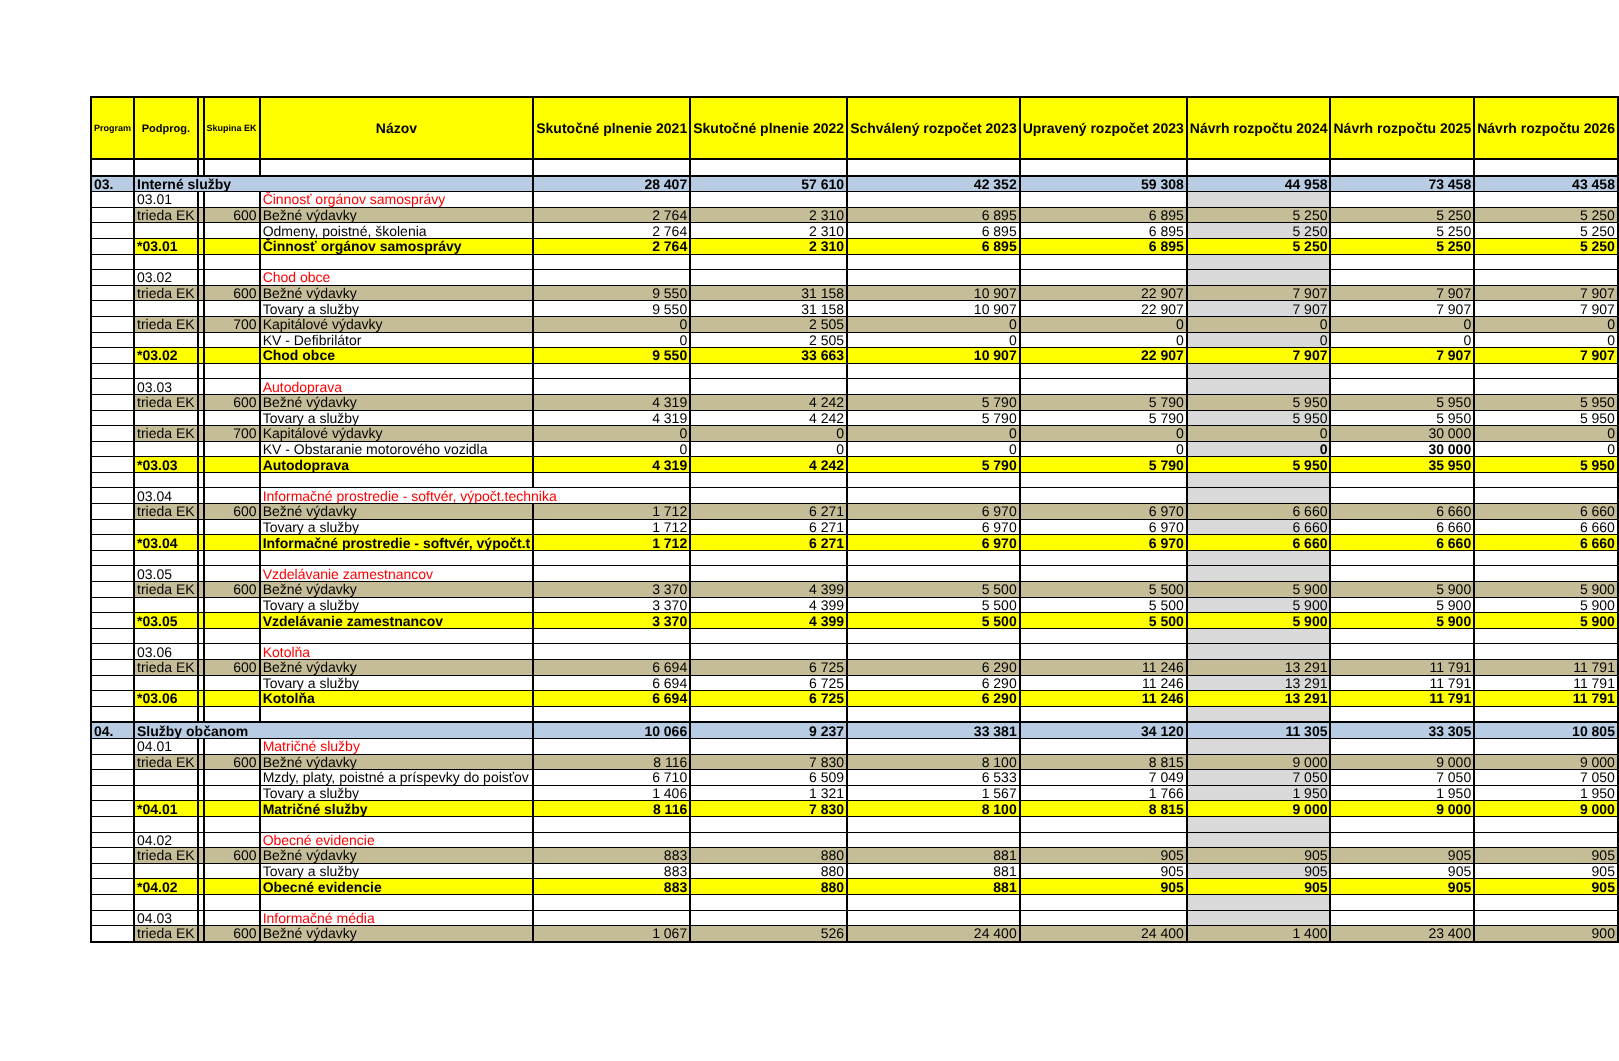| Program | Podprog. | | Skupina EK | Názov | Skutočné plnenie 2021 | Skutočné plnenie 2022 | Schválený rozpočet 2023 | Upravený rozpočet 2023 | Návrh rozpočtu 2024 | Návrh rozpočtu 2025 | Návrh rozpočtu 2026 |
| --- | --- | --- | --- | --- | --- | --- | --- | --- | --- | --- | --- |
| 03. | Interné služby | | | | 28 407 | 57 610 | 42 352 | 59 308 | 44 958 | 73 458 | 43 458 |
| | 03.01 | | | Činnosť orgánov samosprávy | | | | | | | |
| | trieda EK | | 600 | Bežné výdavky | 2 764 | 2 310 | 6 895 | 6 895 | 5 250 | 5 250 | 5 250 |
| | | | | Odmeny, poistné, školenia | 2 764 | 2 310 | 6 895 | 6 895 | 5 250 | 5 250 | 5 250 |
| | *03.01 | | | Činnosť orgánov samosprávy | 2 764 | 2 310 | 6 895 | 6 895 | 5 250 | 5 250 | 5 250 |
| | 03.02 | | | Chod obce | | | | | | | |
| | trieda EK | | 600 | Bežné výdavky | 9 550 | 31 158 | 10 907 | 22 907 | 7 907 | 7 907 | 7 907 |
| | | | | Tovary a služby | 9 550 | 31 158 | 10 907 | 22 907 | 7 907 | 7 907 | 7 907 |
| | trieda EK | | 700 | Kapitálové výdavky | 0 | 2 505 | 0 | 0 | 0 | 0 | 0 |
| | | | | KV - Defibrilátor | 0 | 2 505 | 0 | 0 | 0 | 0 | 0 |
| | *03.02 | | | Chod obce | 9 550 | 33 663 | 10 907 | 22 907 | 7 907 | 7 907 | 7 907 |
| | 03.03 | | | Autodoprava | | | | | | | |
| | trieda EK | | 600 | Bežné výdavky | 4 319 | 4 242 | 5 790 | 5 790 | 5 950 | 5 950 | 5 950 |
| | | | | Tovary a služby | 4 319 | 4 242 | 5 790 | 5 790 | 5 950 | 5 950 | 5 950 |
| | trieda EK | | 700 | Kapitálové výdavky | 0 | 0 | 0 | 0 | 0 | 30 000 | 0 |
| | | | | KV - Obstaranie motorového vozidla | 0 | 0 | 0 | 0 | 0 | 30 000 | 0 |
| | *03.03 | | | Autodoprava | 4 319 | 4 242 | 5 790 | 5 790 | 5 950 | 35 950 | 5 950 |
| | 03.04 | | | Informačné prostredie - softvér, výpočt.technika | | | | | | | |
| | trieda EK | | 600 | Bežné výdavky | 1 712 | 6 271 | 6 970 | 6 970 | 6 660 | 6 660 | 6 660 |
| | | | | Tovary a služby | 1 712 | 6 271 | 6 970 | 6 970 | 6 660 | 6 660 | 6 660 |
| | *03.04 | | | Informačné prostredie - softvér, výpočt.t | 1 712 | 6 271 | 6 970 | 6 970 | 6 660 | 6 660 | 6 660 |
| | 03.05 | | | Vzdelávanie zamestnancov | | | | | | | |
| | trieda EK | | 600 | Bežné výdavky | 3 370 | 4 399 | 5 500 | 5 500 | 5 900 | 5 900 | 5 900 |
| | | | | Tovary a služby | 3 370 | 4 399 | 5 500 | 5 500 | 5 900 | 5 900 | 5 900 |
| | *03.05 | | | Vzdelávanie zamestnancov | 3 370 | 4 399 | 5 500 | 5 500 | 5 900 | 5 900 | 5 900 |
| | 03.06 | | | Kotolňa | | | | | | | |
| | trieda EK | | 600 | Bežné výdavky | 6 694 | 6 725 | 6 290 | 11 246 | 13 291 | 11 791 | 11 791 |
| | | | | Tovary a služby | 6 694 | 6 725 | 6 290 | 11 246 | 13 291 | 11 791 | 11 791 |
| | *03.06 | | | Kotolňa | 6 694 | 6 725 | 6 290 | 11 246 | 13 291 | 11 791 | 11 791 |
| 04. | Služby občanom | | | | 10 066 | 9 237 | 33 381 | 34 120 | 11 305 | 33 305 | 10 805 |
| | 04.01 | | | Matričné služby | | | | | | | |
| | trieda EK | | 600 | Bežné výdavky | 8 116 | 7 830 | 8 100 | 8 815 | 9 000 | 9 000 | 9 000 |
| | | | | Mzdy, platy, poistné a príspevky do poisťov | 6 710 | 6 509 | 6 533 | 7 049 | 7 050 | 7 050 | 7 050 |
| | | | | Tovary a služby | 1 406 | 1 321 | 1 567 | 1 766 | 1 950 | 1 950 | 1 950 |
| | *04.01 | | | Matričné služby | 8 116 | 7 830 | 8 100 | 8 815 | 9 000 | 9 000 | 9 000 |
| | 04.02 | | | Obecné evidencie | | | | | | | |
| | trieda EK | | 600 | Bežné výdavky | 883 | 880 | 881 | 905 | 905 | 905 | 905 |
| | | | | Tovary a služby | 883 | 880 | 881 | 905 | 905 | 905 | 905 |
| | *04.02 | | | Obecné evidencie | 883 | 880 | 881 | 905 | 905 | 905 | 905 |
| | 04.03 | | | Informačné média | | | | | | | |
| | trieda EK | | 600 | Bežné výdavky | 1 067 | 526 | 24 400 | 24 400 | 1 400 | 23 400 | 900 |